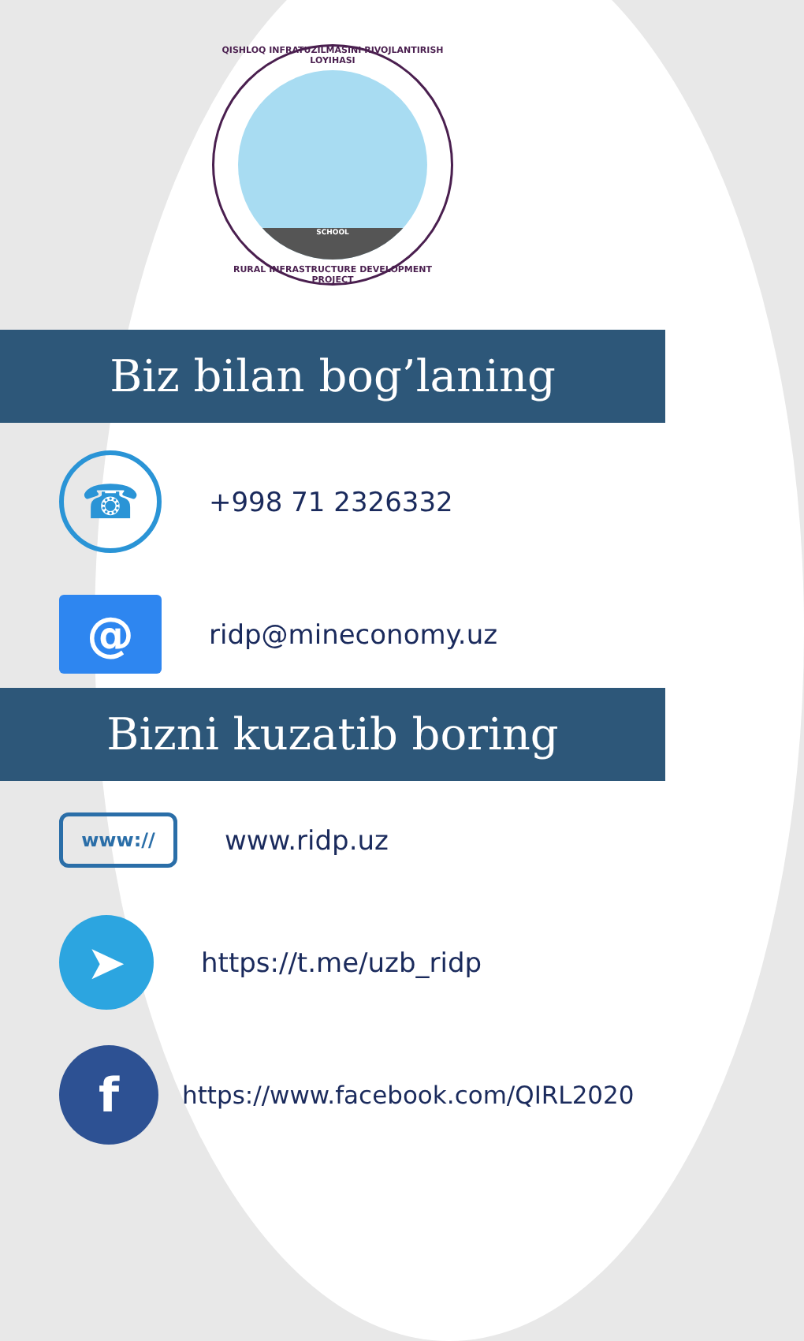QISHLOQ INFRATUZILMASINI RIVOJLANTIRISH LOYIHASI
SCHOOL
RURAL INFRASTRUCTURE DEVELOPMENT PROJECT
Biz bilan bog’laning
☎
+998 71 2326332
@
ridp@mineconomy.uz
Bizni kuzatib boring
www://
www.ridp.uz
➤
https://t.me/uzb_ridp
f
https://www.facebook.com/QIRL2020